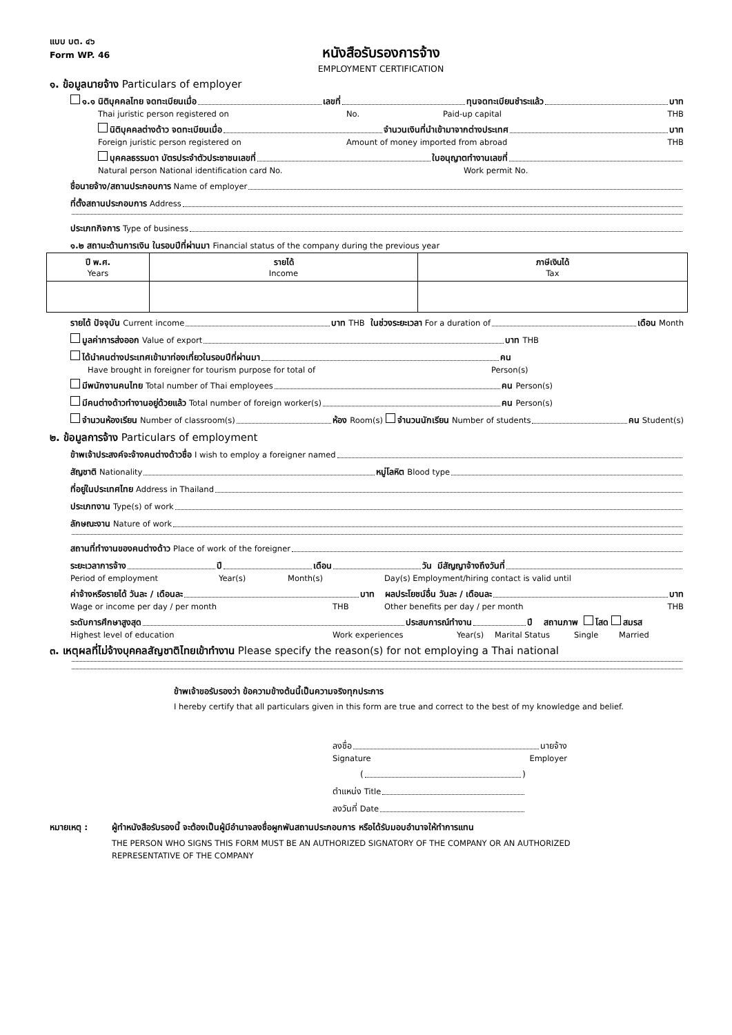แบบ บต. ๔๖
Form WP. 46
หนังสือรับรองการจ้าง
EMPLOYMENT CERTIFICATION
๑. ข้อมูลนายจ้าง Particulars of employer
๑.๑ นิติบุคคลไทย จดทะเบียนเมื่อ เลขที่ ทุนจดทะเบียนชำระแล้ว บาท
Thai juristic person registered on No. Paid-up capital THB
นิติบุคคลต่างด้าว จดทะเบียนเมื่อ จำนวนเงินที่นำเข้ามาจากต่างประเทศ บาท
Foreign juristic person registered on Amount of money imported from abroad THB
บุคคลธรรมดา บัตรประจำตัวประชาชนเลขที่ ใบอนุญาตทำงานเลขที่
Natural person National identification card No. Work permit No.
ชื่อนายจ้าง/สถานประกอบการ Name of employer
ที่ตั้งสถานประกอบการ Address
ประเภทกิจการ Type of business
๑.๒ สถานะด้านการเงิน ในรอบปีที่ผ่านมา Financial status of the company during the previous year
| ปี พ.ศ. Years | รายได้ Income | ภาษีเงินได้ Tax |
| --- | --- | --- |
รายได้ ปัจจุบัน Current income บาท THB ในช่วงระยะเวลา For a duration of เดือน Month
มูลค่าการส่งออก Value of export บาท THB
ได้นำคนต่างประเทศเข้ามาท่องเที่ยวในรอบปีที่ผ่านมา คน
Have brought in foreigner for tourism purpose for total of Person(s)
มีพนักงานคนไทย Total number of Thai employees คน Person(s)
มีคนต่างด้าวทำงานอยู่ด้วยแล้ว Total number of foreign worker(s) คน Person(s)
จำนวนห้องเรียน Number of classroom(s) ห้อง Room(s) จำนวนนักเรียน Number of students คน Student(s)
๒. ข้อมูลการจ้าง Particulars of employment
ข้าพเจ้าประสงค์จะจ้างคนต่างด้าวชื่อ I wish to employ a foreigner named
สัญชาติ Nationality หมู่โลหิต Blood type
ที่อยู่ในประเทศไทย Address in Thailand
ประเภทงาน Type(s) of work
ลักษณะงาน Nature of work
สถานที่ทำงานของคนต่างด้าว Place of work of the foreigner
ระยะเวลาการจ้าง ปี เดือน วัน มีสัญญาจ้างถึงวันที่
Period of employment Year(s) Month(s) Day(s) Employment/hiring contact is valid until
ค่าจ้างหรือรายได้ วันละ / เดือนละ บาท ผลประโยชน์อื่น วันละ / เดือนละ บาท
Wage or income per day / per month THB Other benefits per day / per month THB
ระดับการศึกษาสูงสุด ประสบการณ์ทำงาน ปี สถานภาพ โสด สมรส
Highest level of education Work experiences Year(s) Marital Status Single Married
๓. เหตุผลที่ไม่จ้างบุคคลสัญชาติไทยเข้าทำงาน Please specify the reason(s) for not employing a Thai national
ข้าพเจ้าขอรับรองว่า ข้อความข้างต้นนี้เป็นความจริงทุกประการ
I hereby certify that all particulars given in this form are true and correct to the best of my knowledge and belief.
ลงชื่อ นายจ้าง
Signature Employer
( )
ตำแหน่ง Title
ลงวันที่ Date
หมายเหตุ : ผู้ทำหนังสือรับรองนี้ จะต้องเป็นผู้มีอำนาจลงชื่อผูกพันสถานประกอบการ หรือได้รับมอบอำนาจให้ทำการแทน
THE PERSON WHO SIGNS THIS FORM MUST BE AN AUTHORIZED SIGNATORY OF THE COMPANY OR AN AUTHORIZED
REPRESENTATIVE OF THE COMPANY